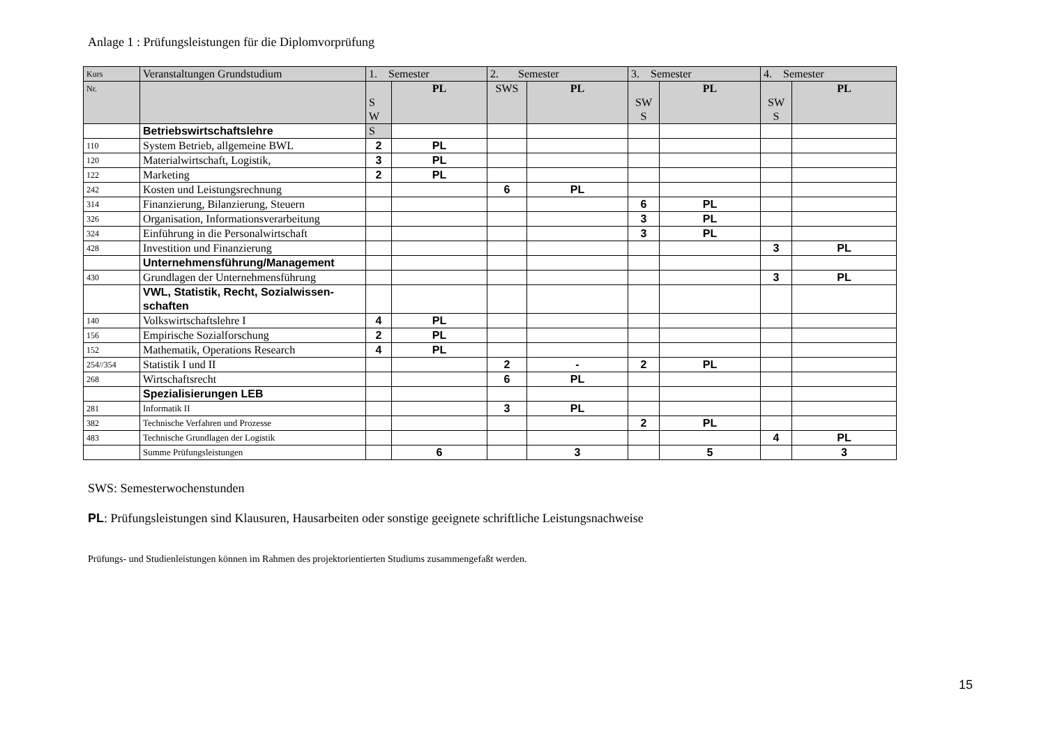Anlage 1 : Prüfungsleistungen für die Diplomvorprüfung
| Kurs | Veranstaltungen Grundstudium | 1. Semester | | 2. Semester | | 3. Semester | | 4. Semester | |
| Nr. | | S W | PL | SWS | PL | SW S | PL | SW S | PL |
| | Betriebswirtschaftslehre | S | | | | | | | |
| 110 | System Betrieb, allgemeine BWL | 2 | PL | | | | | | |
| 120 | Materialwirtschaft, Logistik, | 3 | PL | | | | | | |
| 122 | Marketing | 2 | PL | | | | | | |
| 242 | Kosten und Leistungsrechnung | | | 6 | PL | | | | |
| 314 | Finanzierung, Bilanzierung, Steuern | | | | | 6 | PL | | |
| 326 | Organisation, Informationsverarbeitung | | | | | 3 | PL | | |
| 324 | Einführung in die Personalwirtschaft | | | | | 3 | PL | | |
| 428 | Investition und Finanzierung | | | | | | | 3 | PL |
| | Unternehmensführung/Management | | | | | | | | |
| 430 | Grundlagen der Unternehmensführung | | | | | | | 3 | PL |
| | VWL, Statistik, Recht, Sozialwissen- schaften | | | | | | | | |
| 140 | Volkswirtschaftslehre I | 4 | PL | | | | | | |
| 156 | Empirische Sozialforschung | 2 | PL | | | | | | |
| 152 | Mathematik, Operations Research | 4 | PL | | | | | | |
| 254//354 | Statistik I und II | | | 2 | - | 2 | PL | | |
| 268 | Wirtschaftsrecht | | | 6 | PL | | | | |
| | Spezialisierungen LEB | | | | | | | | |
| 281 | Informatik II | | | 3 | PL | | | | |
| 382 | Technische Verfahren und Prozesse | | | | | 2 | PL | | |
| 483 | Technische Grundlagen der Logistik | | | | | | | 4 | PL |
| | Summe Prüfungsleistungen | | 6 | | 3 | | 5 | | 3 |
SWS: Semesterwochenstunden
PL: Prüfungsleistungen sind Klausuren, Hausarbeiten oder sonstige geeignete schriftliche Leistungsnachweise
Prüfungs- und Studienleistungen können im Rahmen des projektorientierten Studiums zusammengefaßt werden.
15